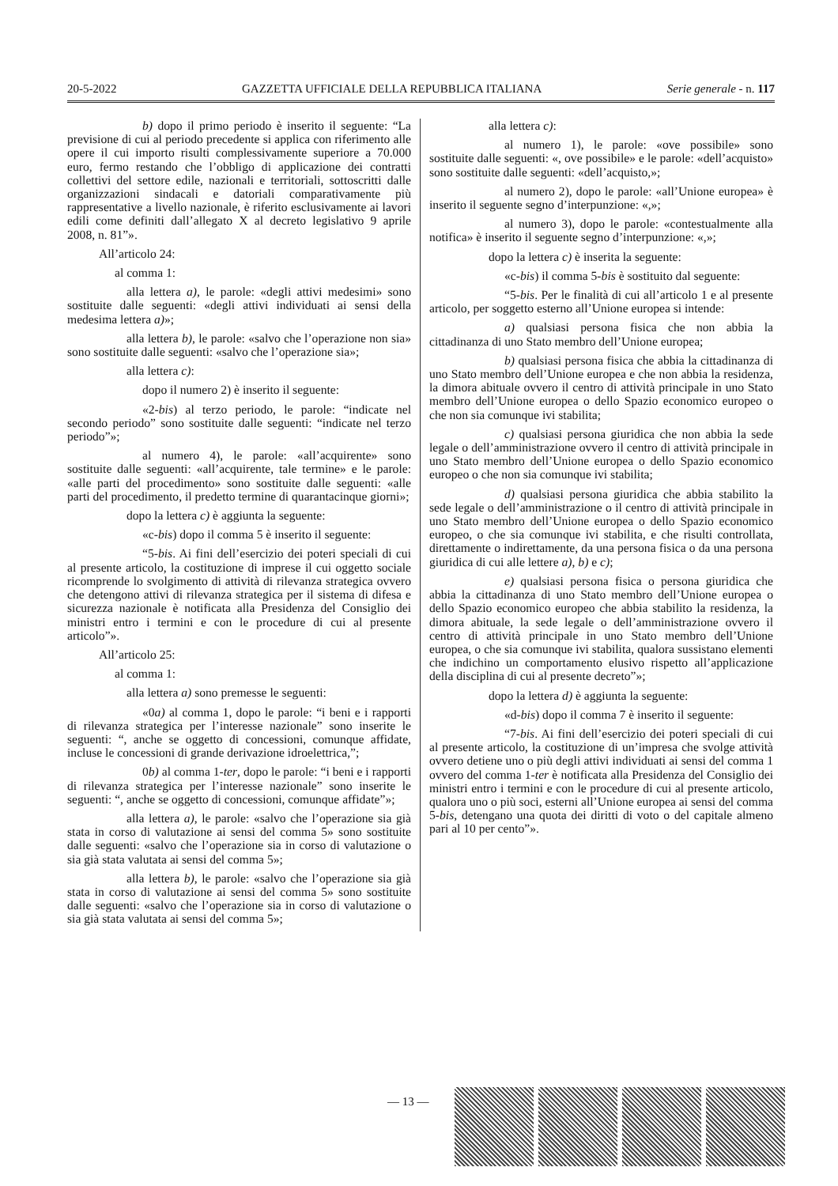20-5-2022 GAZZETTA UFFICIALE DELLA REPUBBLICA ITALIANA Serie generale - n. 117
b) dopo il primo periodo è inserito il seguente: “La previsione di cui al periodo precedente si applica con riferimento alle opere il cui importo risulti complessivamente superiore a 70.000 euro, fermo restando che l’obbligo di applicazione dei contratti collettivi del settore edile, nazionali e territoriali, sottoscritti dalle organizzazioni sindacali e datoriali comparativamente più rappresentative a livello nazionale, è riferito esclusivamente ai lavori edili come definiti dall’allegato X al decreto legislativo 9 aprile 2008, n. 81”».
All’articolo 24:
al comma 1:
alla lettera a), le parole: «degli attivi medesimi» sono sostituite dalle seguenti: «degli attivi individuati ai sensi della medesima lettera a)»;
alla lettera b), le parole: «salvo che l’operazione non sia» sono sostituite dalle seguenti: «salvo che l’operazione sia»;
alla lettera c):
dopo il numero 2) è inserito il seguente:
«2-bis) al terzo periodo, le parole: “indicate nel secondo periodo” sono sostituite dalle seguenti: “indicate nel terzo periodo”»;
al numero 4), le parole: «all’acquirente» sono sostituite dalle seguenti: «all’acquirente, tale termine» e le parole: «alle parti del procedimento» sono sostituite dalle seguenti: «alle parti del procedimento, il predetto termine di quarantacinque giorni»;
dopo la lettera c) è aggiunta la seguente:
«c-bis) dopo il comma 5 è inserito il seguente:
“5-bis. Ai fini dell’esercizio dei poteri speciali di cui al presente articolo, la costituzione di imprese il cui oggetto sociale ricomprende lo svolgimento di attività di rilevanza strategica ovvero che detengono attivi di rilevanza strategica per il sistema di difesa e sicurezza nazionale è notificata alla Presidenza del Consiglio dei ministri entro i termini e con le procedure di cui al presente articolo”».
All’articolo 25:
al comma 1:
alla lettera a) sono premesse le seguenti:
«0a) al comma 1, dopo le parole: “i beni e i rapporti di rilevanza strategica per l’interesse nazionale” sono inserite le seguenti: “, anche se oggetto di concessioni, comunque affidate, incluse le concessioni di grande derivazione idroelettrica,”;
0b) al comma 1-ter, dopo le parole: “i beni e i rapporti di rilevanza strategica per l’interesse nazionale” sono inserite le seguenti: “, anche se oggetto di concessioni, comunque affidate”»;
alla lettera a), le parole: «salvo che l’operazione sia già stata in corso di valutazione ai sensi del comma 5» sono sostituite dalle seguenti: «salvo che l’operazione sia in corso di valutazione o sia già stata valutata ai sensi del comma 5»;
alla lettera b), le parole: «salvo che l’operazione sia già stata in corso di valutazione ai sensi del comma 5» sono sostituite dalle seguenti: «salvo che l’operazione sia in corso di valutazione o sia già stata valutata ai sensi del comma 5»;
alla lettera c):
al numero 1), le parole: «ove possibile» sono sostituite dalle seguenti: «, ove possibile» e le parole: «dell’acquisto» sono sostituite dalle seguenti: «dell’acquisto,»;
al numero 2), dopo le parole: «all’Unione europea» è inserito il seguente segno d’interpunzione: «,»;
al numero 3), dopo le parole: «contestualmente alla notifica» è inserito il seguente segno d’interpunzione: «,»;
dopo la lettera c) è inserita la seguente:
«c-bis) il comma 5-bis è sostituito dal seguente:
“5-bis. Per le finalità di cui all’articolo 1 e al presente articolo, per soggetto esterno all’Unione europea si intende:
a) qualsiasi persona fisica che non abbia la cittadinanza di uno Stato membro dell’Unione europea;
b) qualsiasi persona fisica che abbia la cittadinanza di uno Stato membro dell’Unione europea e che non abbia la residenza, la dimora abituale ovvero il centro di attività principale in uno Stato membro dell’Unione europea o dello Spazio economico europeo o che non sia comunque ivi stabilita;
c) qualsiasi persona giuridica che non abbia la sede legale o dell’amministrazione ovvero il centro di attività principale in uno Stato membro dell’Unione europea o dello Spazio economico europeo o che non sia comunque ivi stabilita;
d) qualsiasi persona giuridica che abbia stabilito la sede legale o dell’amministrazione o il centro di attività principale in uno Stato membro dell’Unione europea o dello Spazio economico europeo, o che sia comunque ivi stabilita, e che risulti controllata, direttamente o indirettamente, da una persona fisica o da una persona giuridica di cui alle lettere a), b) e c);
e) qualsiasi persona fisica o persona giuridica che abbia la cittadinanza di uno Stato membro dell’Unione europea o dello Spazio economico europeo che abbia stabilito la residenza, la dimora abituale, la sede legale o dell’amministrazione ovvero il centro di attività principale in uno Stato membro dell’Unione europea, o che sia comunque ivi stabilita, qualora sussistano elementi che indichino un comportamento elusivo rispetto all’applicazione della disciplina di cui al presente decreto”»;
dopo la lettera d) è aggiunta la seguente:
«d-bis) dopo il comma 7 è inserito il seguente:
“7-bis. Ai fini dell’esercizio dei poteri speciali di cui al presente articolo, la costituzione di un’impresa che svolge attività ovvero detiene uno o più degli attivi individuati ai sensi del comma 1 ovvero del comma 1-ter è notificata alla Presidenza del Consiglio dei ministri entro i termini e con le procedure di cui al presente articolo, qualora uno o più soci, esterni all’Unione europea ai sensi del comma 5-bis, detengano una quota dei diritti di voto o del capitale almeno pari al 10 per cento”».
— 13 —